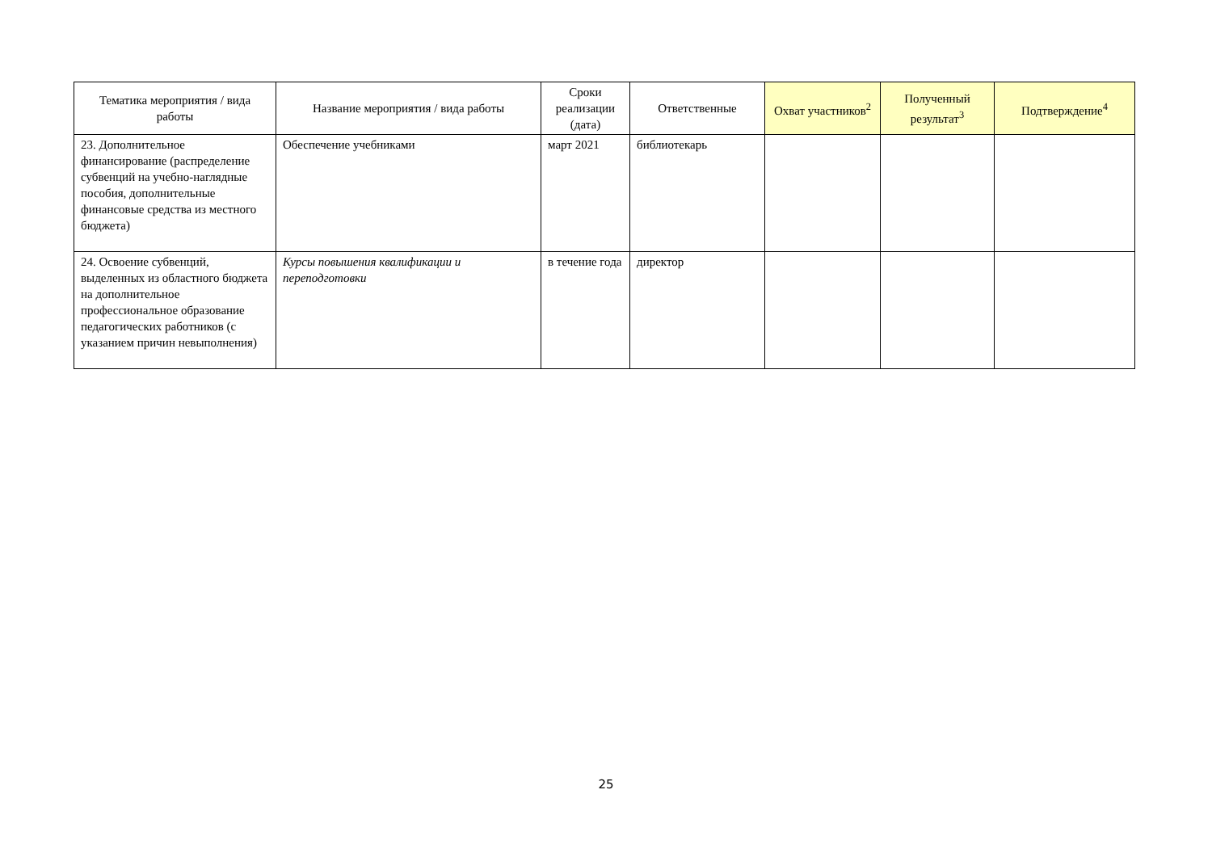| Тематика мероприятия / вида работы | Название мероприятия / вида работы | Сроки реализации (дата) | Ответственные | Охват участников<sup>2</sup> | Полученный результат<sup>3</sup> | Подтверждение<sup>4</sup> |
| --- | --- | --- | --- | --- | --- | --- |
| 23. Дополнительное финансирование (распределение субвенций на учебно-наглядные пособия, дополнительные финансовые средства из местного бюджета) | Обеспечение учебниками | март 2021 | библиотекарь | | | |
| 24. Освоение субвенций, выделенных из областного бюджета на дополнительное профессиональное образование педагогических работников (с указанием причин невыполнения) | Курсы повышения квалификации и переподготовки | в течение года | директор | | | |
25